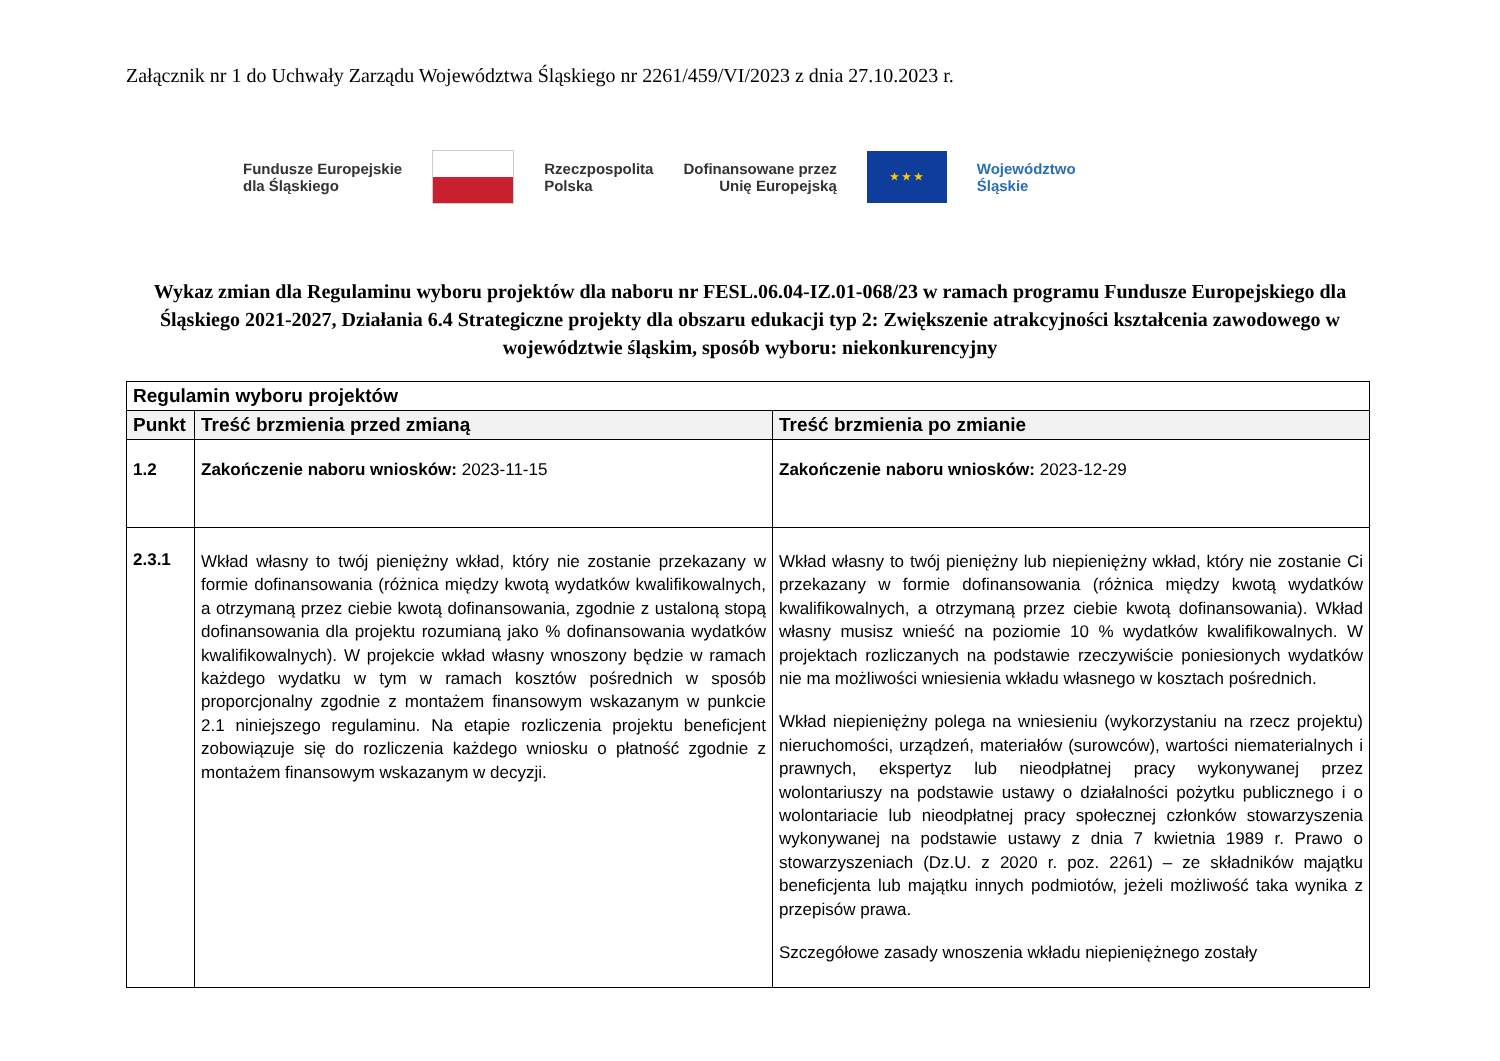Załącznik nr 1 do Uchwały Zarządu Województwa Śląskiego nr 2261/459/VI/2023 z dnia 27.10.2023 r.
Fundusze Europejskie
dla Śląskiego
Rzeczpospolita
Polska
Dofinansowane przez
Unię Europejską
★ ★ ★
Województwo
Śląskie
Wykaz zmian dla Regulaminu wyboru projektów dla naboru nr FESL.06.04-IZ.01-068/23 w ramach programu Fundusze Europejskiego dla Śląskiego 2021-2027, Działania 6.4 Strategiczne projekty dla obszaru edukacji typ 2: Zwiększenie atrakcyjności kształcenia zawodowego w województwie śląskim, sposób wyboru: niekonkurencyjny
| Regulamin wyboru projektów | | |
| --- | --- | --- |
| Punkt | Treść brzmienia przed zmianą | Treść brzmienia po zmianie |
| 1.2 | Zakończenie naboru wniosków: 2023-11-15 | Zakończenie naboru wniosków: 2023-12-29 |
| 2.3.1 | Wkład własny to twój pieniężny wkład, który nie zostanie przekazany w formie dofinansowania (różnica między kwotą wydatków kwalifikowalnych, a otrzymaną przez ciebie kwotą dofinansowania, zgodnie z ustaloną stopą dofinansowania dla projektu rozumianą jako % dofinansowania wydatków kwalifikowalnych). W projekcie wkład własny wnoszony będzie w ramach każdego wydatku w tym w ramach kosztów pośrednich w sposób proporcjonalny zgodnie z montażem finansowym wskazanym w punkcie 2.1 niniejszego regulaminu. Na etapie rozliczenia projektu beneficjent zobowiązuje się do rozliczenia każdego wniosku o płatność zgodnie z montażem finansowym wskazanym w decyzji. | Wkład własny to twój pieniężny lub niepieniężny wkład, który nie zostanie Ci przekazany w formie dofinansowania (różnica między kwotą wydatków kwalifikowalnych, a otrzymaną przez ciebie kwotą dofinansowania). Wkład własny musisz wnieść na poziomie 10 % wydatków kwalifikowalnych. W projektach rozliczanych na podstawie rzeczywiście poniesionych wydatków nie ma możliwości wniesienia wkładu własnego w kosztach pośrednich. Wkład niepieniężny polega na wniesieniu (wykorzystaniu na rzecz projektu) nieruchomości, urządzeń, materiałów (surowców), wartości niematerialnych i prawnych, ekspertyz lub nieodpłatnej pracy wykonywanej przez wolontariuszy na podstawie ustawy o działalności pożytku publicznego i o wolontariacie lub nieodpłatnej pracy społecznej członków stowarzyszenia wykonywanej na podstawie ustawy z dnia 7 kwietnia 1989 r. Prawo o stowarzyszeniach (Dz.U. z 2020 r. poz. 2261) – ze składników majątku beneficjenta lub majątku innych podmiotów, jeżeli możliwość taka wynika z przepisów prawa. Szczegółowe zasady wnoszenia wkładu niepieniężnego zostały |